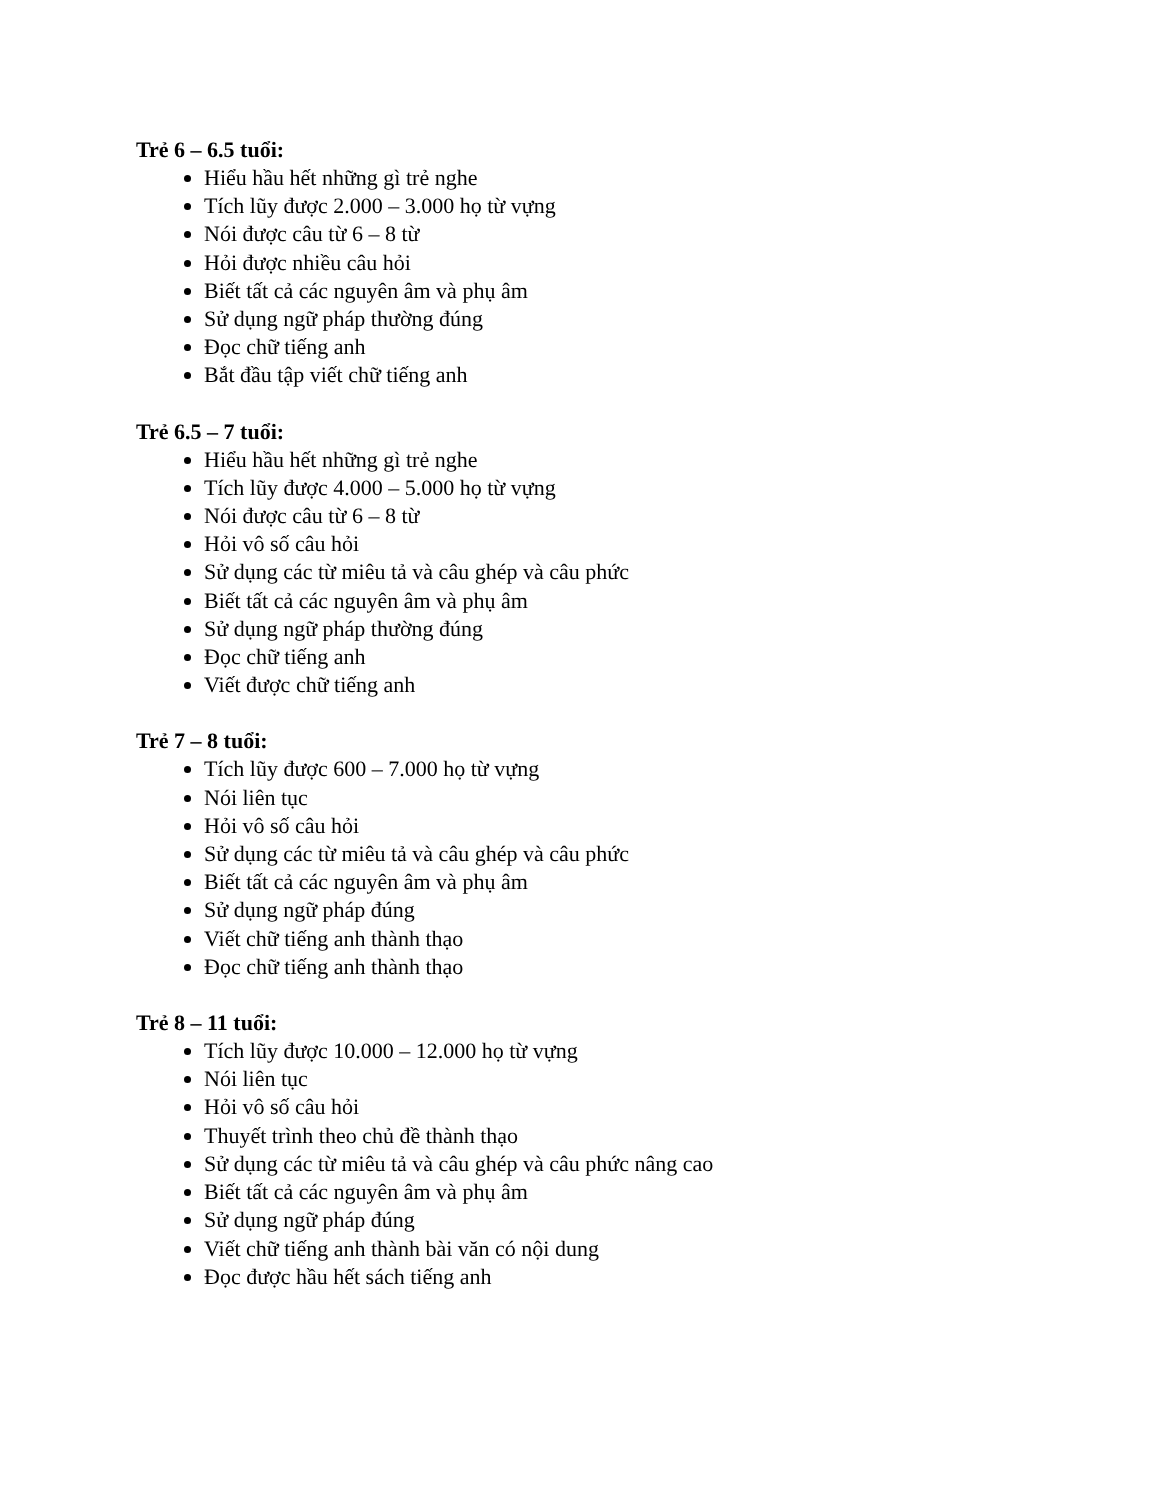Trẻ 6 – 6.5 tuổi:
Hiểu hầu hết những gì trẻ nghe
Tích lũy được 2.000 – 3.000 họ từ vựng
Nói được câu từ 6 – 8 từ
Hỏi được nhiều câu hỏi
Biết tất cả các nguyên âm và phụ âm
Sử dụng ngữ pháp thường đúng
Đọc chữ tiếng anh
Bắt đầu tập viết chữ tiếng anh
Trẻ 6.5 – 7 tuổi:
Hiểu hầu hết những gì trẻ nghe
Tích lũy được 4.000 – 5.000 họ từ vựng
Nói được câu từ 6 – 8 từ
Hỏi vô số câu hỏi
Sử dụng các từ miêu tả và câu ghép và câu phức
Biết tất cả các nguyên âm và phụ âm
Sử dụng ngữ pháp thường đúng
Đọc chữ tiếng anh
Viết được chữ tiếng anh
Trẻ 7 – 8 tuổi:
Tích lũy được 600 – 7.000 họ từ vựng
Nói liên tục
Hỏi vô số câu hỏi
Sử dụng các từ miêu tả và câu ghép và câu phức
Biết tất cả các nguyên âm và phụ âm
Sử dụng ngữ pháp đúng
Viết chữ tiếng anh thành thạo
Đọc chữ tiếng anh thành thạo
Trẻ 8 – 11 tuổi:
Tích lũy được 10.000 – 12.000 họ từ vựng
Nói liên tục
Hỏi vô số câu hỏi
Thuyết trình theo chủ đề thành thạo
Sử dụng các từ miêu tả và câu ghép và câu phức nâng cao
Biết tất cả các nguyên âm và phụ âm
Sử dụng ngữ pháp đúng
Viết chữ tiếng anh thành bài văn có nội dung
Đọc được hầu hết sách tiếng anh